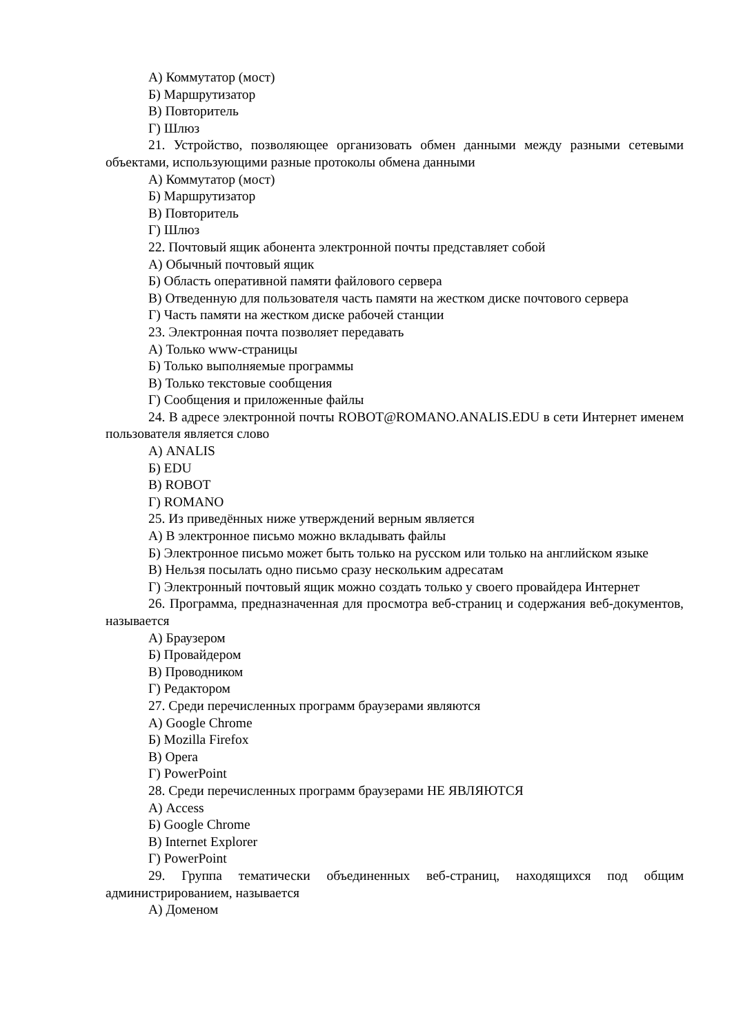А) Коммутатор (мост)
Б) Маршрутизатор
В) Повторитель
Г) Шлюз
21. Устройство, позволяющее организовать обмен данными между разными сетевыми объектами, использующими разные протоколы обмена данными
А) Коммутатор (мост)
Б) Маршрутизатор
В) Повторитель
Г) Шлюз
22. Почтовый ящик абонента электронной почты представляет собой
А) Обычный почтовый ящик
Б) Область оперативной памяти файлового сервера
В) Отведенную для пользователя часть памяти на жестком диске почтового сервера
Г) Часть памяти на жестком диске рабочей станции
23. Электронная почта позволяет передавать
А) Только www-страницы
Б) Только выполняемые программы
В) Только текстовые сообщения
Г) Сообщения и приложенные файлы
24. В адресе электронной почты ROBOT@ROMANO.ANALIS.EDU в сети Интернет именем пользователя является слово
А) ANALIS
Б) EDU
В) ROBOT
Г) ROMANO
25. Из приведённых ниже утверждений верным является
А) В электронное письмо можно вкладывать файлы
Б) Электронное письмо может быть только на русском или только на английском языке
В) Нельзя посылать одно письмо сразу нескольким адресатам
Г) Электронный почтовый ящик можно создать только у своего провайдера Интернет
26. Программа, предназначенная для просмотра веб-страниц и содержания веб-документов, называется
А) Браузером
Б) Провайдером
В) Проводником
Г) Редактором
27. Среди перечисленных программ браузерами являются
А) Google Chrome
Б) Mozilla Firefox
В) Opera
Г) PowerPoint
28. Среди перечисленных программ браузерами НЕ ЯВЛЯЮТСЯ
А) Access
Б) Google Chrome
В) Internet Explorer
Г) PowerPoint
29. Группа тематически объединенных веб-страниц, находящихся под общим администрированием, называется
А) Доменом